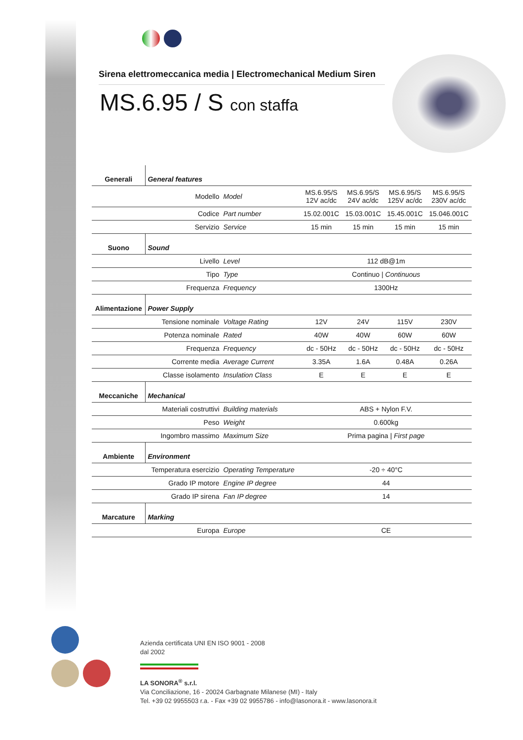Sirena elettromeccanica media | Electromechanical Medium Siren
MS.6.95 / S con staffa
| Generali | General features | | | | | |
| | Modello | Model | MS.6.95/S 12V ac/dc | MS.6.95/S 24V ac/dc | MS.6.95/S 125V ac/dc | MS.6.95/S 230V ac/dc |
| | Codice | Part number | 15.02.001C | 15.03.001C | 15.45.001C | 15.046.001C |
| | Servizio | Service | 15 min | 15 min | 15 min | 15 min |
| Suono | Sound | | | | | |
| | Livello | Level | 112 dB@1m | | | |
| | Tipo | Type | Continuo / Continuous | | | |
| | Frequenza | Frequency | 1300Hz | | | |
| Alimentazione | Power Supply | | | | | |
| | Tensione nominale | Voltage Rating | 12V | 24V | 115V | 230V |
| | Potenza nominale | Rated | 40W | 40W | 60W | 60W |
| | Frequenza | Frequency | dc - 50Hz | dc - 50Hz | dc - 50Hz | dc - 50Hz |
| | Corrente media | Average Current | 3.35A | 1.6A | 0.48A | 0.26A |
| | Classe isolamento | Insulation Class | E | E | E | E |
| Meccaniche | Mechanical | | | | | |
| | Materiali costruttivi | Building materials | ABS + Nylon F.V. | | | |
| | Peso | Weight | 0.600kg | | | |
| | Ingombro massimo | Maximum Size | Prima pagina / First page | | | |
| Ambiente | Environment | | | | | |
| | Temperatura esercizio | Operating Temperature | -20 ÷ 40°C | | | |
| | Grado IP motore | Engine IP degree | 44 | | | |
| | Grado IP sirena | Fan IP degree | 14 | | | |
| Marcature | Marking | | | | | |
| | Europa | Europe | CE | | | |
Azienda certificata UNI EN ISO 9001 - 2008
dal 2002
LA SONORA<sup>®</sup> s.r.l.
Via Conciliazione, 16 - 20024 Garbagnate Milanese (MI) - Italy
Tel. +39 02 9955503 r.a. - Fax +39 02 9955786 - info@lasonora.it - www.lasonora.it